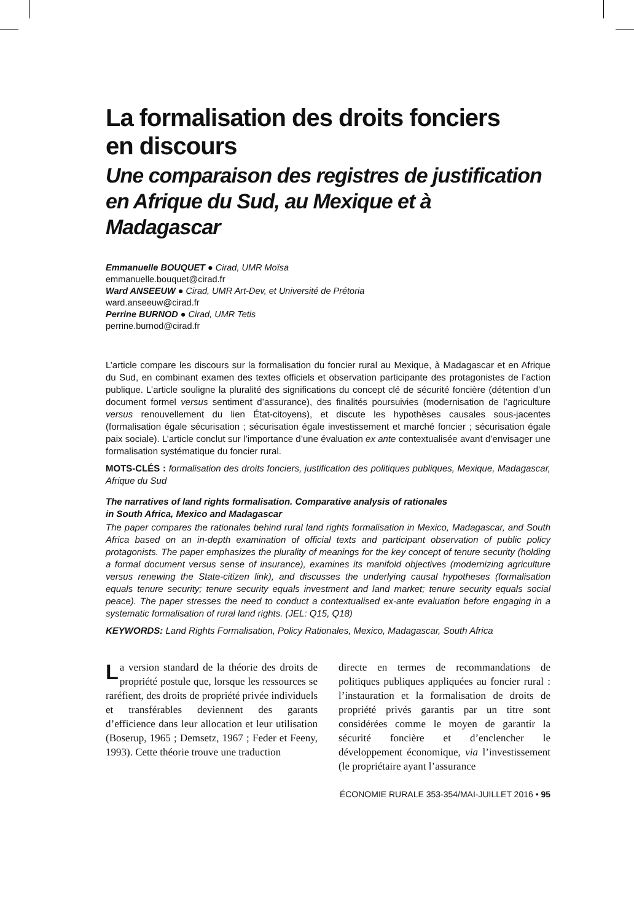La formalisation des droits fonciers
en discours
Une comparaison des registres de justification
en Afrique du Sud, au Mexique et à Madagascar
Emmanuelle BOUQUET ● Cirad, UMR Moïsa
emmanuelle.bouquet@cirad.fr
Ward ANSEEUW ● Cirad, UMR Art-Dev, et Université de Prétoria
ward.anseeuw@cirad.fr
Perrine BURNOD ● Cirad, UMR Tetis
perrine.burnod@cirad.fr
L’article compare les discours sur la formalisation du foncier rural au Mexique, à Madagascar et en Afrique du Sud, en combinant examen des textes officiels et observation participante des protagonistes de l’action publique. L’article souligne la pluralité des significations du concept clé de sécurité foncière (détention d’un document formel versus sentiment d’assurance), des finalités poursuivies (modernisation de l’agriculture versus renouvellement du lien État-citoyens), et discute les hypothèses causales sous-jacentes (formalisation égale sécurisation ; sécurisation égale investissement et marché foncier ; sécurisation égale paix sociale). L’article conclut sur l’importance d’une évaluation ex ante contextualisée avant d’envisager une formalisation systématique du foncier rural.
MOTS-CLÉS : formalisation des droits fonciers, justification des politiques publiques, Mexique, Madagascar, Afrique du Sud
The narratives of land rights formalisation. Comparative analysis of rationales
in South Africa, Mexico and Madagascar
The paper compares the rationales behind rural land rights formalisation in Mexico, Madagascar, and South Africa based on an in-depth examination of official texts and participant observation of public policy protagonists. The paper emphasizes the plurality of meanings for the key concept of tenure security (holding a formal document versus sense of insurance), examines its manifold objectives (modernizing agriculture versus renewing the State-citizen link), and discusses the underlying causal hypotheses (formalisation equals tenure security; tenure security equals investment and land market; tenure security equals social peace). The paper stresses the need to conduct a contextualised ex-ante evaluation before engaging in a systematic formalisation of rural land rights. (JEL: Q15, Q18)
KEYWORDS: Land Rights Formalisation, Policy Rationales, Mexico, Madagascar, South Africa
La version standard de la théorie des droits de propriété postule que, lorsque les ressources se raréfient, des droits de propriété privée individuels et transférables deviennent des garants d’efficience dans leur allocation et leur utilisation (Boserup, 1965 ; Demsetz, 1967 ; Feder et Feeny, 1993). Cette théorie trouve une traduction
directe en termes de recommandations de politiques publiques appliquées au foncier rural : l’instauration et la formalisation de droits de propriété privés garantis par un titre sont considérées comme le moyen de garantir la sécurité foncière et d’enclencher le développement économique, via l’investissement (le propriétaire ayant l’assurance
ÉCONOMIE RURALE 353-354/MAI-JUILLET 2016 • 95